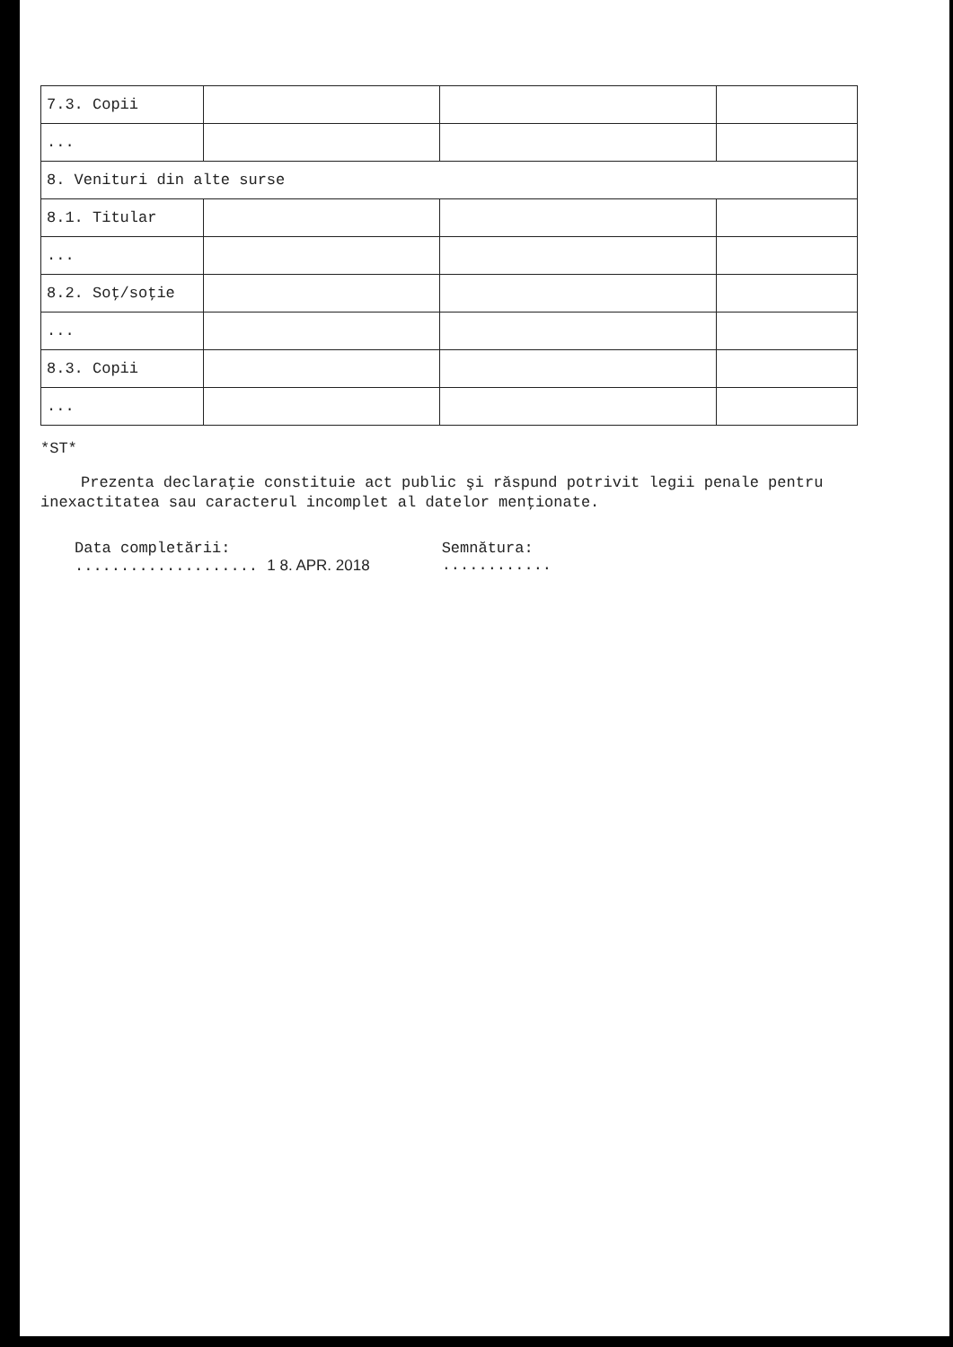| 7.3. Copii | | | |
| ... | | | |
| 8. Venituri din alte surse | | | |
| 8.1. Titular | | | |
| ... | | | |
| 8.2. Soţ/soţie | | | |
| ... | | | |
| 8.3. Copii | | | |
| ... | | | |
*ST*
Prezenta declaraţie constituie act public şi răspund potrivit legii penale pentru inexactitatea sau caracterul incomplet al datelor menţionate.
Data completării:
.................... 1 8. APR. 2018
Semnătura:
............